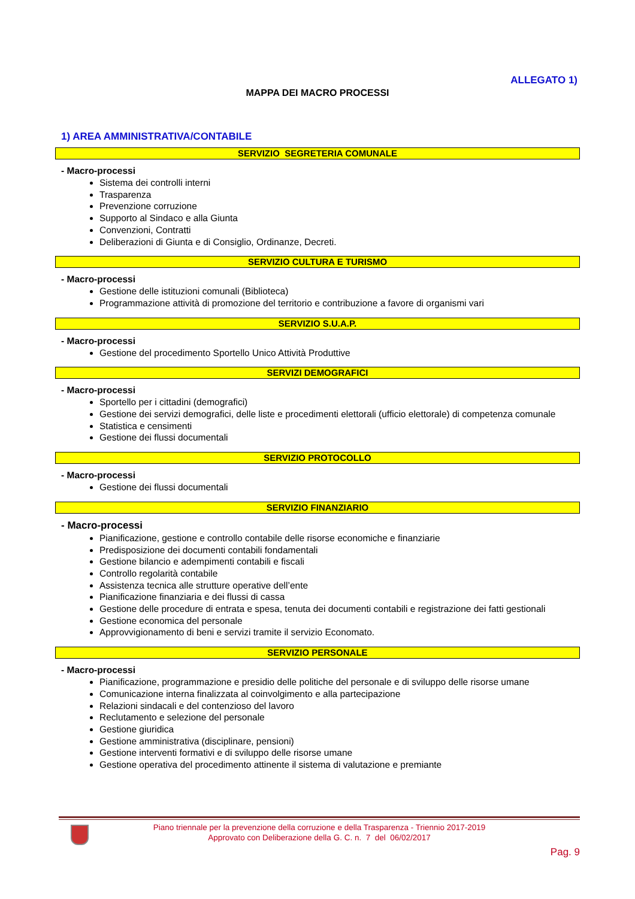ALLEGATO 1)
MAPPA DEI MACRO PROCESSI
1) AREA AMMINISTRATIVA/CONTABILE
SERVIZIO SEGRETERIA COMUNALE
- Macro-processi
Sistema dei controlli interni
Trasparenza
Prevenzione corruzione
Supporto al Sindaco e alla Giunta
Convenzioni, Contratti
Deliberazioni di Giunta e di Consiglio, Ordinanze, Decreti.
SERVIZIO CULTURA E TURISMO
- Macro-processi
Gestione delle istituzioni comunali (Biblioteca)
Programmazione attività di promozione del territorio e contribuzione a favore di organismi vari
SERVIZIO S.U.A.P.
- Macro-processi
Gestione del procedimento Sportello Unico Attività Produttive
SERVIZI DEMOGRAFICI
- Macro-processi
Sportello per i cittadini (demografici)
Gestione dei servizi demografici, delle liste e procedimenti elettorali (ufficio elettorale) di competenza comunale
Statistica e censimenti
Gestione dei flussi documentali
SERVIZIO PROTOCOLLO
- Macro-processi
Gestione dei flussi documentali
SERVIZIO FINANZIARIO
- Macro-processi
Pianificazione, gestione e controllo contabile delle risorse economiche e finanziarie
Predisposizione dei documenti contabili fondamentali
Gestione bilancio e adempimenti contabili e fiscali
Controllo regolarità contabile
Assistenza tecnica alle strutture operative dell’ente
Pianificazione finanziaria e dei flussi di cassa
Gestione delle procedure di entrata e spesa, tenuta dei documenti contabili e registrazione dei fatti gestionali
Gestione economica del personale
Approvvigionamento di beni e servizi tramite il servizio Economato.
SERVIZIO PERSONALE
- Macro-processi
Pianificazione, programmazione e presidio delle politiche del personale e di sviluppo delle risorse umane
Comunicazione interna finalizzata al coinvolgimento e alla partecipazione
Relazioni sindacali e del contenzioso del lavoro
Reclutamento e selezione del personale
Gestione giuridica
Gestione amministrativa (disciplinare, pensioni)
Gestione interventi formativi e di sviluppo delle risorse umane
Gestione operativa del procedimento attinente il sistema di valutazione e premiante
Piano triennale per la prevenzione della corruzione e della Trasparenza - Triennio 2017-2019
Approvato con Deliberazione della G. C. n. 7 del 06/02/2017
Pag. 9